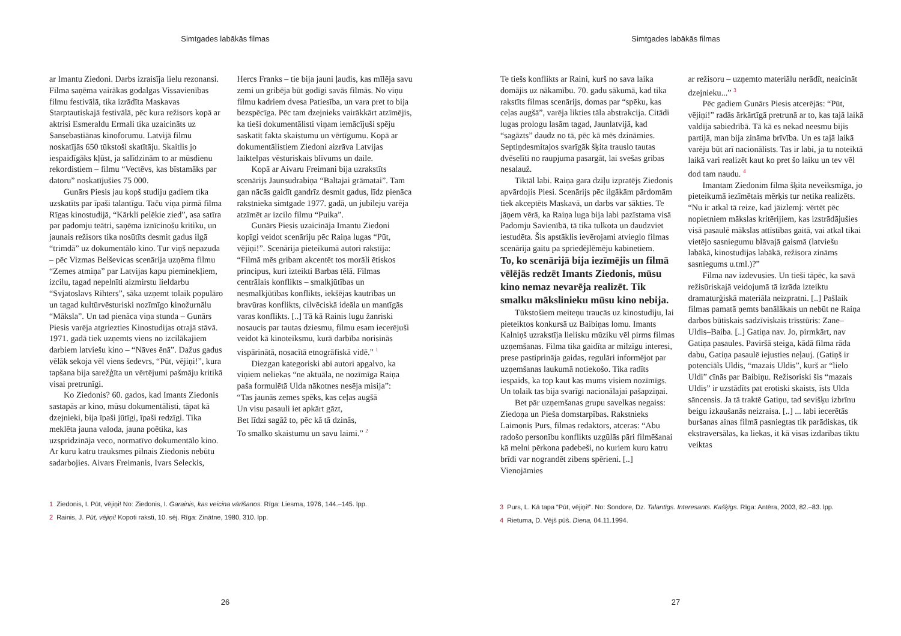Simtgades labākās filmas
ar Imantu Ziedoni. Darbs izraisīja lielu rezonansi. Filma saņēma vairākas godalgas Vissavienības filmu festivālā, tika izrādīta Maskavas Starptautiskajā festivālā, pēc kura režisors kopā ar aktrisi Esmeraldu Ermali tika uzaicināts uz Sansebastiānas kinoforumu. Latvijā filmu noskatījās 650 tūkstoši skatītāju. Skaitlis jo iespaidīgāks kļūst, ja salīdzinām to ar mūsdienu rekordistiem – filmu “Vectēvs, kas bīstamāks par datoru” noskatījušies 75 000.
Gunārs Piesis jau kopš studiju gadiem tika uzskatīts par īpaši talantīgu. Taču viņa pirmā filma Rīgas kinostudijā, “Kārkli pelēkie zied”, asa satīra par padomju teātri, saņēma iznīcinošu kritiku, un jaunais režisors tika nosūtīts desmit gadus ilgā “trimdā” uz dokumentālo kino. Tur viņš nepazuda – pēc Vizmas Belševicas scenārija uzņēma filmu “Zemes atmiņa” par Latvijas kapu pieminekļiem, izcilu, tagad nepelnīti aizmirstu lieldarbu “Svjatoslavs Rihters”, sāka uzņemt tolaik populāro un tagad kultūrvēsturiski nozīmīgo kinožurnālu “Māksla”. Un tad pienāca viņa stunda – Gunārs Piesis varēja atgriezties Kinostudijas otrajā stāvā. 1971. gadā tiek uzņemts viens no izcilākajiem darbiem latviešu kino – “Nāves ēnā”. Dažus gadus vēlāk sekoja vēl viens šedevrs, “Pūt, vējiņi!”, kura tapšana bija sarežģīta un vērtējumi pašmāju kritikā visai pretrunīgi.
Ko Ziedonis? 60. gados, kad Imants Ziedonis sastapās ar kino, mūsu dokumentālisti, tāpat kā dzejnieki, bija īpaši jūtīgi, īpaši redzīgi. Tika meklēta jauna valoda, jauna poētika, kas uzspridzināja veco, normatīvo dokumentālo kino. Ar kuru katru trauksmes pilnais Ziedonis nebūtu sadarbojies. Aivars Freimanis, Ivars Seleckis,
Hercs Franks – tie bija jauni ļaudis, kas mīlēja savu zemi un gribēja būt godīgi savās filmās. No viņu filmu kadriem dvesa Patiesība, un vara pret to bija bezspēcīga. Pēc tam dzejnieks vairākkārt atzīmējis, ka tieši dokumentālisti viņam iemācījuši spēju saskatīt fakta skaistumu un vērtīgumu. Kopā ar dokumentālistiem Ziedoni aizrāva Latvijas laiktelpas vēsturiskais blīvums un daile.
Kopā ar Aivaru Freimani bija uzrakstīts scenārijs Jaunsudrabiņa “Baltajai grāmatai”. Tam gan nācās gaidīt gandrīz desmit gadus, līdz pienāca rakstnieka simtgade 1977. gadā, un jubileju varēja atzīmēt ar izcilo filmu “Puika”.
Gunārs Piesis uzaicināja Imantu Ziedoni kopīgi veidot scenāriju pēc Raiņa lugas “Pūt, vējiņi!”. Scenārija pieteikumā autori rakstīja: “Filmā mēs gribam akcentēt tos morāli ētiskos principus, kuri izteikti Barbas tēlā. Filmas centrālais konflikts – smalkjūtības un nesmalkjūtības konflikts, iekšējas kautrības un bravūras konflikts, cilvēciskā ideāla un mantīgās varas konflikts. [..] Tā kā Rainis lugu žanriski nosaucis par tautas dziesmu, filmu esam iecerējuši veidot kā kinoteiksmu, kurā darbība norisinās vispārinātā, nosacītā etnogrāfiskā vidē.” <sup>1</sup>
Diezgan kategoriski abi autori apgalvo, ka viņiem neliekas “ne aktuāla, ne nozīmīga Raiņa paša formulētā Ulda nākotnes nesēja misija”:
“Tas jaunās zemes spēks, kas ceļas augšā
Un visu pasauli iet apkārt gāzt,
Bet līdzi sagāž to, pēc kā tā dzinās,
To smalko skaistumu un savu laimi.” <sup>2</sup>
1 Ziedonis, I. Pūt, vējiņi! No: Ziedonis, I. Garainis, kas veicina vārīšanos. Rīga: Liesma, 1976, 144.–145. lpp.
2 Rainis, J. Pūt, vējiņi! Kopoti raksti, 10. sēj. Rīga: Zinātne, 1980, 310. lpp.
26
Simtgades labākās filmas
Te tiešs konflikts ar Raini, kurš no sava laika domājis uz nākamību. 70. gadu sākumā, kad tika rakstīts filmas scenārijs, domas par “spēku, kas ceļas augšā”, varēja likties tāla abstrakcija. Citādi lugas prologu lasām tagad, Jaunlatvijā, kad “sagāzts” daudz no tā, pēc kā mēs dzināmies. Septiņdesmitajos svarīgāk šķita trauslo tautas dvēselīti no raupjuma pasargāt, lai svešas gribas nesalauž.
Tiktāl labi. Raiņa gara dziļu izpratējs Ziedonis apvārdojis Piesi. Scenārijs pēc ilgākām pārdomām tiek akceptēts Maskavā, un darbs var sākties. Te jāņem vērā, ka Raiņa luga bija labi pazīstama visā Padomju Savienībā, tā tika tulkota un daudzviet iestudēta. Šis apstāklis ievērojami atvieglo filmas scenārija gaitu pa spriedējlēmēju kabinetiem.
To, ko scenārijā bija iezīmējis un filmā vēlējās redzēt Imants Ziedonis, mūsu kino nemaz nevarēja realizēt. Tik smalku mākslinieku mūsu kino nebija.
Tūkstošiem meiteņu traucās uz kinostudiju, lai pieteiktos konkursā uz Baibiņas lomu. Imants Kalniņš uzrakstīja lielisku mūziku vēl pirms filmas uzņemšanas. Filma tika gaidīta ar milzīgu interesi, prese pastiprināja gaidas, regulāri informējot par uzņemšanas laukumā notiekošo. Tika radīts iespaids, ka top kaut kas mums visiem nozīmīgs. Un tolaik tas bija svarīgi nacionālajai pašapziņai.
Bet pār uzņemšanas grupu savelkas negaiss: Ziedoņa un Pieša domstarpības. Rakstnieks Laimonis Purs, filmas redaktors, atceras: “Abu radošo personību konflikts uzgūlās pāri filmēšanai kā melni pērkona padebeši, no kuriem kuru katru brīdi var nograndēt zibens spērieni. [..] Vienojāmies
ar režisoru – uzņemto materiālu nerādīt, neaicināt dzejnieku...” <sup>3</sup>
Pēc gadiem Gunārs Piesis atcerējās: “Pūt, vējiņi!” radās ārkārtīgā pretrunā ar to, kas tajā laikā valdīja sabiedrībā. Tā kā es nekad neesmu bijis partijā, man bija zināma brīvība. Un es tajā laikā varēju būt arī nacionālists. Tas ir labi, ja tu noteiktā laikā vari realizēt kaut ko pret šo laiku un tev vēl dod tam naudu. <sup>4</sup>
Imantam Ziedonim filma šķita neveiksmīga, jo pieteikumā iezīmētais mērķis tur netika realizēts. “Nu ir atkal tā reize, kad jāizlemj: vērtēt pēc nopietniem mākslas kritērijiem, kas izstrādājušies visā pasaulē mākslas attīstības gaitā, vai atkal tikai vietējo sasniegumu blāvajā gaismā (latviešu labākā, kinostudijas labākā, režisora zināms sasniegums u.tml.)?”
Filma nav izdevusies. Un tieši tāpēc, ka savā režisūriskajā veidojumā tā izrāda izteiktu dramaturģiskā materiāla neizpratni. [..] Pašlaik filmas pamatā ņemts banālākais un nebūt ne Raiņa darbos būtiskais sadzīviskais trīsstūris: Zane–Uldis–Baiba. [..] Gatiņa nav. Jo, pirmkārt, nav Gatiņa pasaules. Paviršā steiga, kādā filma rāda dabu, Gatiņa pasaulē iejusties neļauj. (Gatiņš ir potenciāls Uldis, “mazais Uldis”, kurš ar “lielo Uldi” cīnās par Baibiņu. Režisoriski šis “mazais Uldis” ir uzstādīts pat erotiski skaists, īsts Ulda sāncensis. Ja tā traktē Gatiņu, tad sevišķu izbrīnu beigu izkaušanās neizraisa. [..] ... labi iecerētās buršanas ainas filmā pasniegtas tik parādiskas, tik ekstraversālas, ka liekas, it kā visas izdarības tiktu veiktas
3 Purs, L. Kā tapa “Pūt, vējiņi!”. No: Sondore, Dz. Talantīgs. Interesants. Kašķīgs. Rīga: Antēra, 2003, 82.–83. lpp.
4 Rietuma, D. Vējš pūš. Diena, 04.11.1994.
27